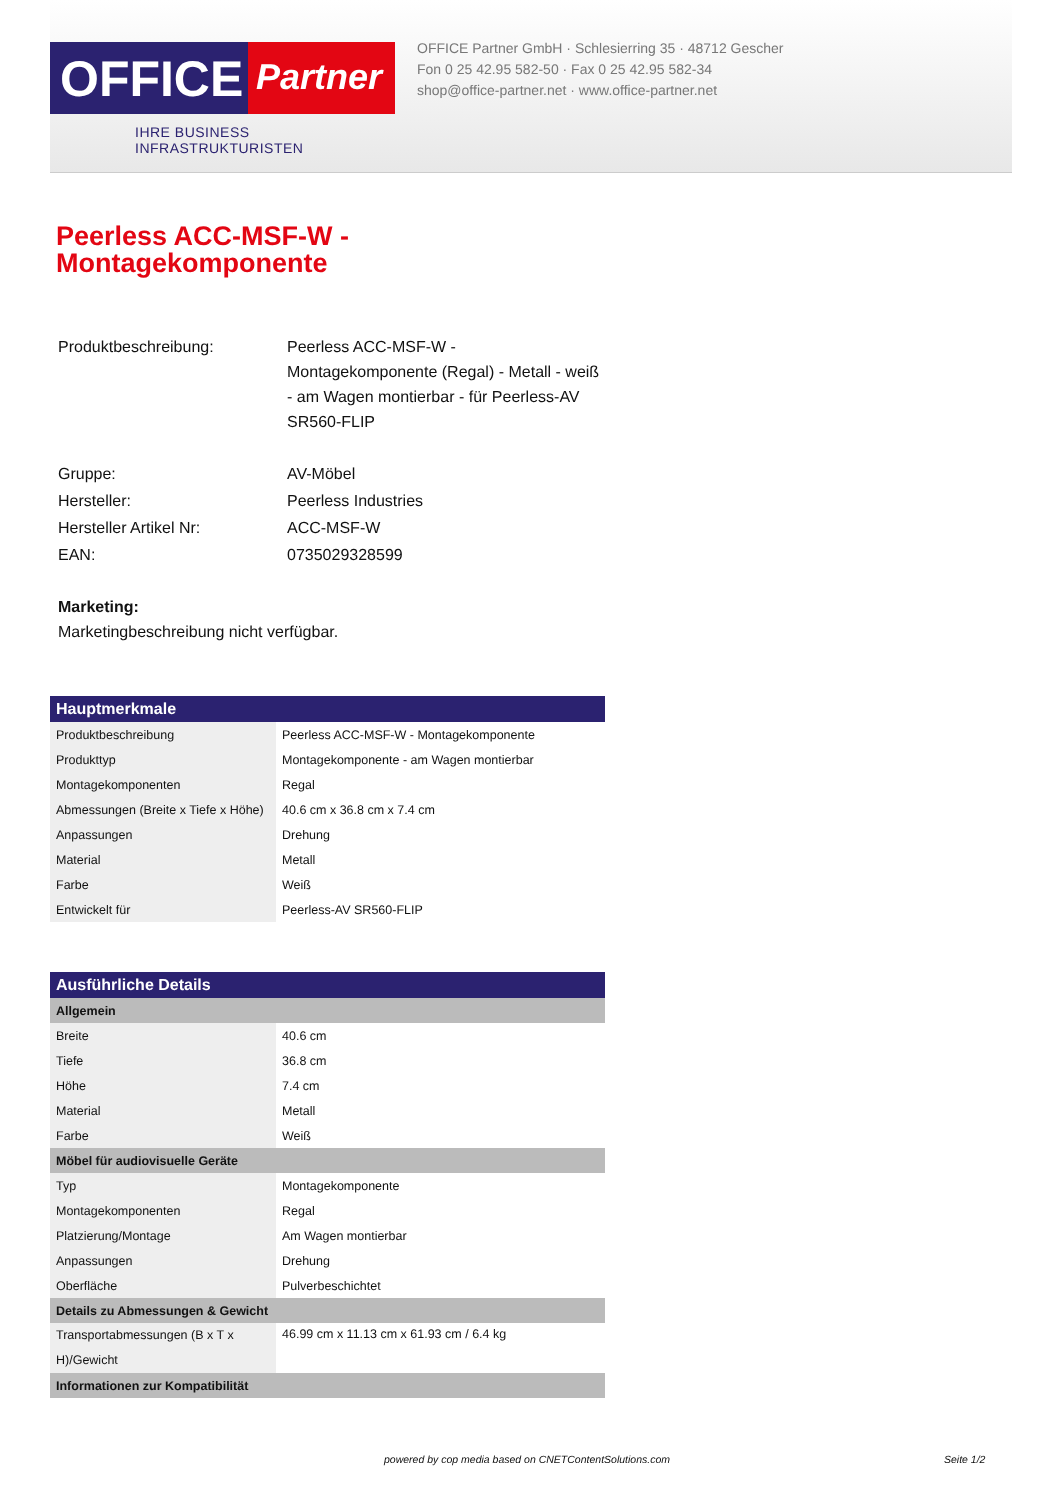OFFICE
Partner
IHRE BUSINESS INFRASTRUKTURISTEN
OFFICE Partner GmbH · Schlesierring 35 · 48712 Gescher
Fon 0 25 42.95 582-50 · Fax 0 25 42.95 582-34
shop@office-partner.net · www.office-partner.net
Peerless ACC-MSF-W -
Montagekomponente
| Produktbeschreibung: | Peerless ACC-MSF-W - Montagekomponente (Regal) - Metall - weiß - am Wagen montierbar - für Peerless-AV SR560-FLIP |
| Gruppe: | AV-Möbel |
| Hersteller: | Peerless Industries |
| Hersteller Artikel Nr: | ACC-MSF-W |
| EAN: | 0735029328599 |
| Marketing: Marketingbeschreibung nicht verfügbar. | |
| Hauptmerkmale | |
| --- | --- |
| Produktbeschreibung | Peerless ACC-MSF-W - Montagekomponente |
| Produkttyp | Montagekomponente - am Wagen montierbar |
| Montagekomponenten | Regal |
| Abmessungen (Breite x Tiefe x Höhe) | 40.6 cm x 36.8 cm x 7.4 cm |
| Anpassungen | Drehung |
| Material | Metall |
| Farbe | Weiß |
| Entwickelt für | Peerless-AV SR560-FLIP |
| Ausführliche Details | |
| --- | --- |
| Allgemein | |
| Breite | 40.6 cm |
| Tiefe | 36.8 cm |
| Höhe | 7.4 cm |
| Material | Metall |
| Farbe | Weiß |
| Möbel für audiovisuelle Geräte | |
| Typ | Montagekomponente |
| Montagekomponenten | Regal |
| Platzierung/Montage | Am Wagen montierbar |
| Anpassungen | Drehung |
| Oberfläche | Pulverbeschichtet |
| Details zu Abmessungen & Gewicht | |
| Transportabmessungen (B x T x H)/Gewicht | 46.99 cm x 11.13 cm x 61.93 cm / 6.4 kg |
| Informationen zur Kompatibilität | |
powered by cop media based on CNETContentSolutions.com Seite 1/2